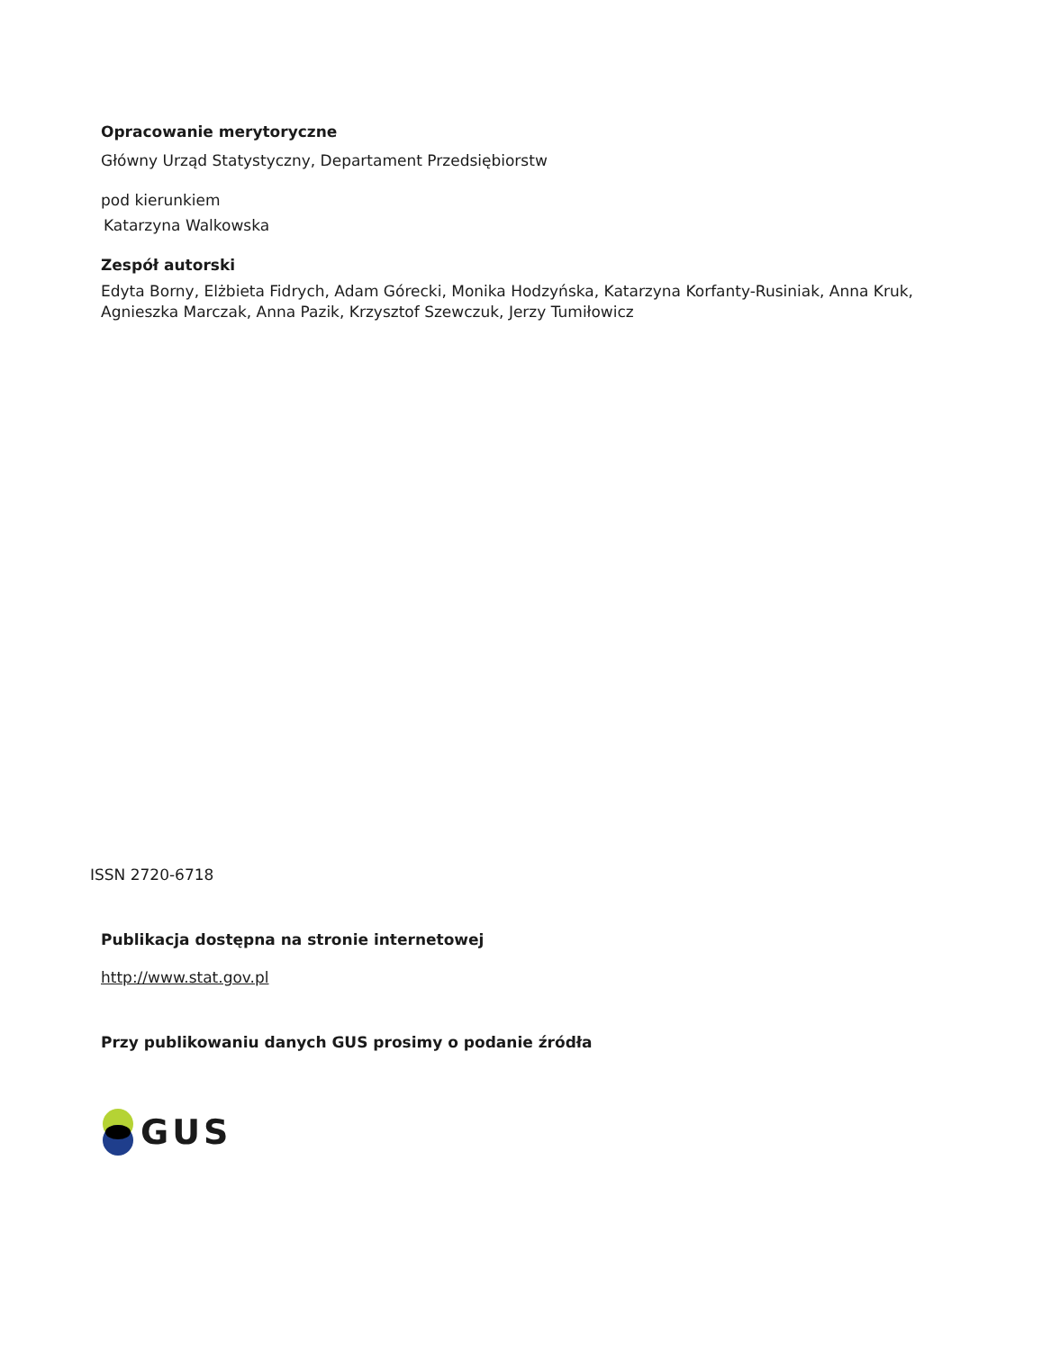Opracowanie merytoryczne
Główny Urząd Statystyczny, Departament Przedsiębiorstw
pod kierunkiem
Katarzyna Walkowska
Zespół autorski
Edyta Borny, Elżbieta Fidrych, Adam Górecki, Monika Hodzyńska, Katarzyna Korfanty-Rusiniak, Anna Kruk,
Agnieszka Marczak, Anna Pazik, Krzysztof Szewczuk, Jerzy Tumiłowicz
ISSN 2720-6718
Publikacja dostępna na stronie internetowej
http://www.stat.gov.pl
Przy publikowaniu danych GUS prosimy o podanie źródła
GUS